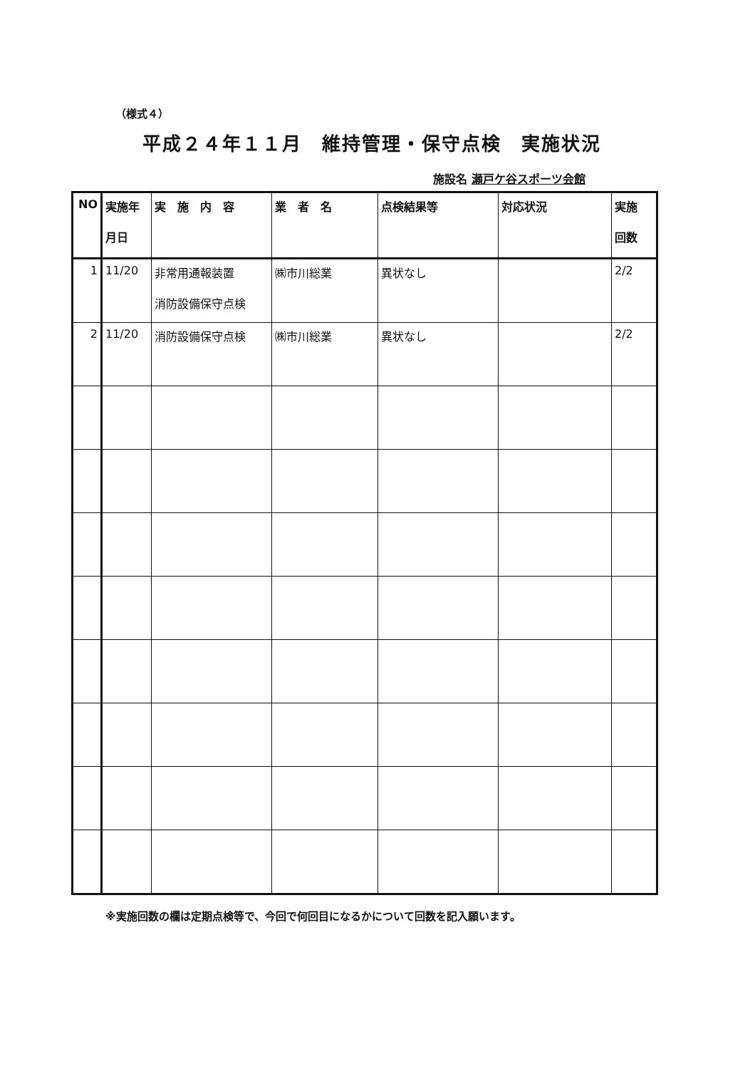（様式４）
平成２４年１１月　維持管理・保守点検　実施状況
施設名 瀬戸ケ谷スポーツ会館
| NO | 実施年 月日 | 実 施 内 容 | 業 者 名 | 点検結果等 | 対応状況 | 実施 回数 |
| --- | --- | --- | --- | --- | --- | --- |
| 1 | 11/20 | 非常用通報装置 消防設備保守点検 | ㈱市川総業 | 異状なし | | 2/2 |
| 2 | 11/20 | 消防設備保守点検 | ㈱市川総業 | 異状なし | | 2/2 |
※実施回数の欄は定期点検等で、今回で何回目になるかについて回数を記入願います。